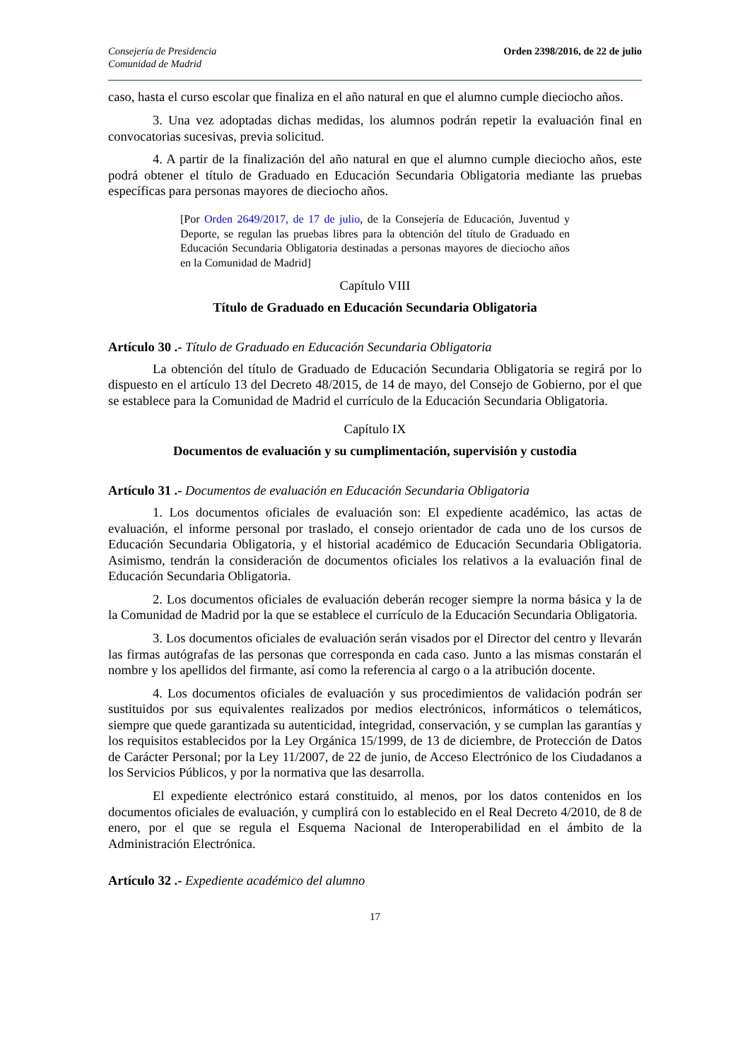Consejería de Presidencia
Comunidad de Madrid
Orden 2398/2016, de 22 de julio
caso, hasta el curso escolar que finaliza en el año natural en que el alumno cumple dieciocho años.
3. Una vez adoptadas dichas medidas, los alumnos podrán repetir la evaluación final en convocatorias sucesivas, previa solicitud.
4. A partir de la finalización del año natural en que el alumno cumple dieciocho años, este podrá obtener el título de Graduado en Educación Secundaria Obligatoria mediante las pruebas específicas para personas mayores de dieciocho años.
[Por Orden 2649/2017, de 17 de julio, de la Consejería de Educación, Juventud y Deporte, se regulan las pruebas libres para la obtención del título de Graduado en Educación Secundaria Obligatoria destinadas a personas mayores de dieciocho años en la Comunidad de Madrid]
Capítulo VIII
Título de Graduado en Educación Secundaria Obligatoria
Artículo 30 .- Título de Graduado en Educación Secundaria Obligatoria
La obtención del título de Graduado de Educación Secundaria Obligatoria se regirá por lo dispuesto en el artículo 13 del Decreto 48/2015, de 14 de mayo, del Consejo de Gobierno, por el que se establece para la Comunidad de Madrid el currículo de la Educación Secundaria Obligatoria.
Capítulo IX
Documentos de evaluación y su cumplimentación, supervisión y custodia
Artículo 31 .- Documentos de evaluación en Educación Secundaria Obligatoria
1. Los documentos oficiales de evaluación son: El expediente académico, las actas de evaluación, el informe personal por traslado, el consejo orientador de cada uno de los cursos de Educación Secundaria Obligatoria, y el historial académico de Educación Secundaria Obligatoria. Asimismo, tendrán la consideración de documentos oficiales los relativos a la evaluación final de Educación Secundaria Obligatoria.
2. Los documentos oficiales de evaluación deberán recoger siempre la norma básica y la de la Comunidad de Madrid por la que se establece el currículo de la Educación Secundaria Obligatoria.
3. Los documentos oficiales de evaluación serán visados por el Director del centro y llevarán las firmas autógrafas de las personas que corresponda en cada caso. Junto a las mismas constarán el nombre y los apellidos del firmante, así como la referencia al cargo o a la atribución docente.
4. Los documentos oficiales de evaluación y sus procedimientos de validación podrán ser sustituidos por sus equivalentes realizados por medios electrónicos, informáticos o telemáticos, siempre que quede garantizada su autenticidad, integridad, conservación, y se cumplan las garantías y los requisitos establecidos por la Ley Orgánica 15/1999, de 13 de diciembre, de Protección de Datos de Carácter Personal; por la Ley 11/2007, de 22 de junio, de Acceso Electrónico de los Ciudadanos a los Servicios Públicos, y por la normativa que las desarrolla.
El expediente electrónico estará constituido, al menos, por los datos contenidos en los documentos oficiales de evaluación, y cumplirá con lo establecido en el Real Decreto 4/2010, de 8 de enero, por el que se regula el Esquema Nacional de Interoperabilidad en el ámbito de la Administración Electrónica.
Artículo 32 .- Expediente académico del alumno
17